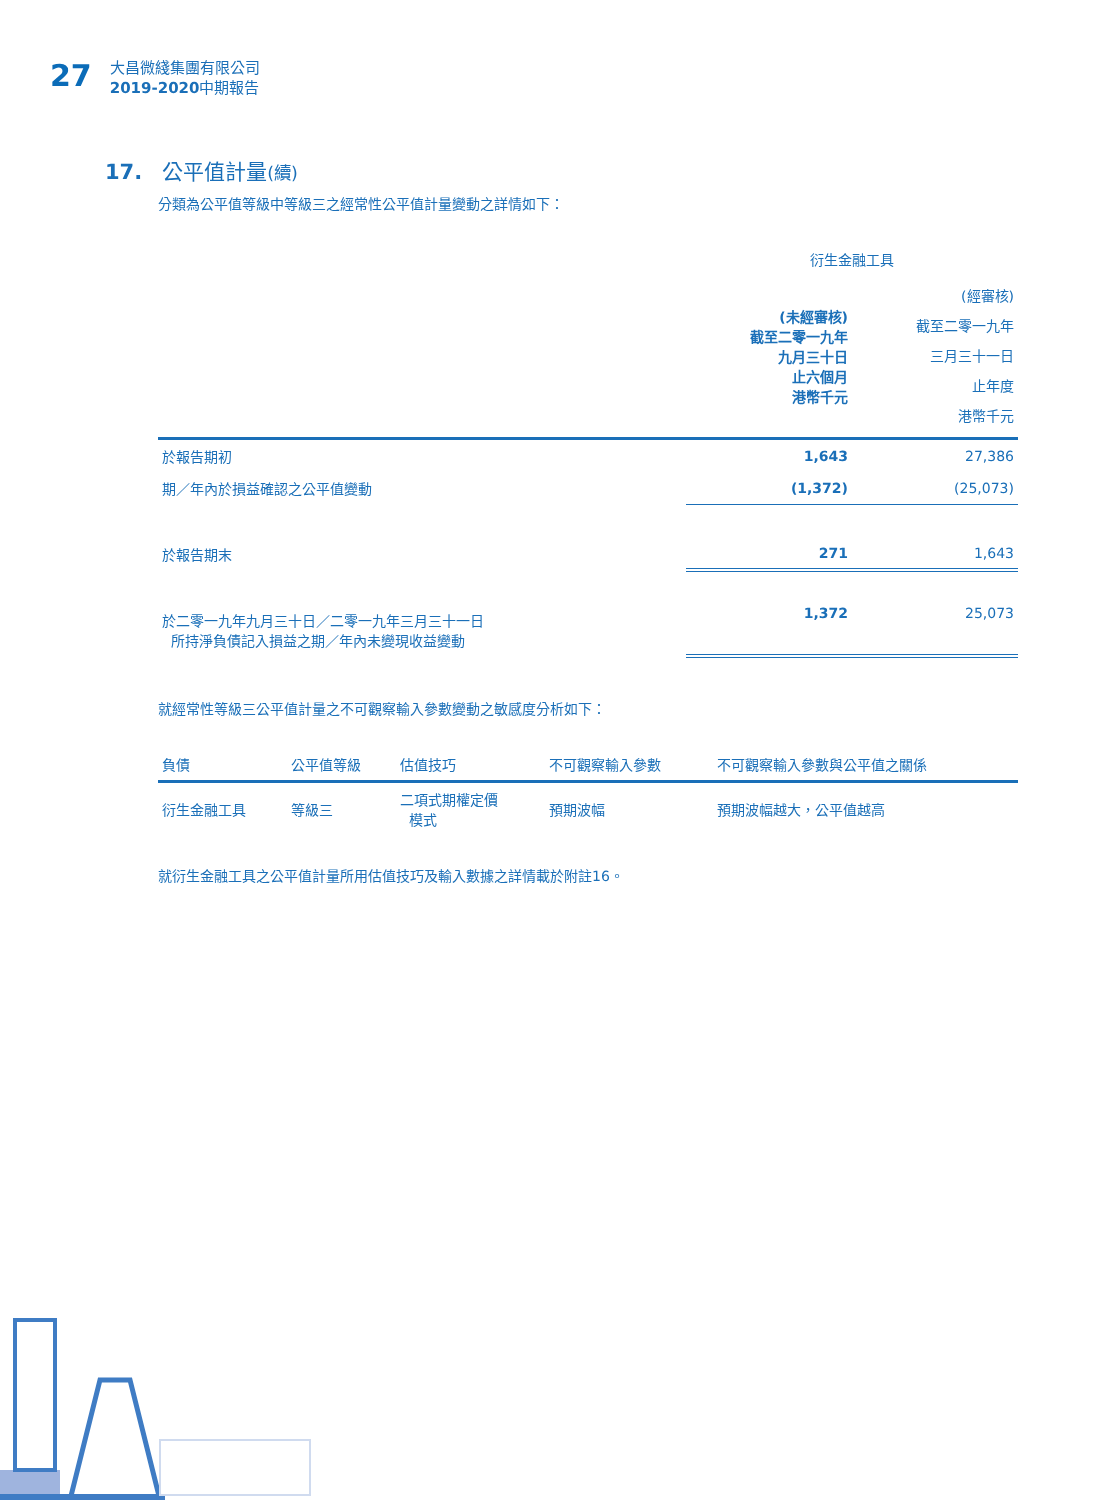27
大昌微綫集團有限公司
2019-2020中期報告
17. 公平值計量(續)
分類為公平值等級中等級三之經常性公平值計量變動之詳情如下：
| | 衍生金融工具 | |
| | (未經審核) 截至二零一九年 九月三十日 止六個月 港幣千元 | (經審核) 截至二零一九年 三月三十一日 止年度 港幣千元 |
| 於報告期初 | 1,643 | 27,386 |
| 期／年內於損益確認之公平值變動 | (1,372) | (25,073) |
| 於報告期末 | 271 | 1,643 |
| 於二零一九年九月三十日／二零一九年三月三十一日 所持淨負債記入損益之期／年內未變現收益變動 | 1,372 | 25,073 |
就經常性等級三公平值計量之不可觀察輸入參數變動之敏感度分析如下：
| 負債 | 公平值等級 | 估值技巧 | 不可觀察輸入參數 | 不可觀察輸入參數與公平值之關係 |
| 衍生金融工具 | 等級三 | 二項式期權定價 模式 | 預期波幅 | 預期波幅越大，公平值越高 |
就衍生金融工具之公平值計量所用估值技巧及輸入數據之詳情載於附註16。